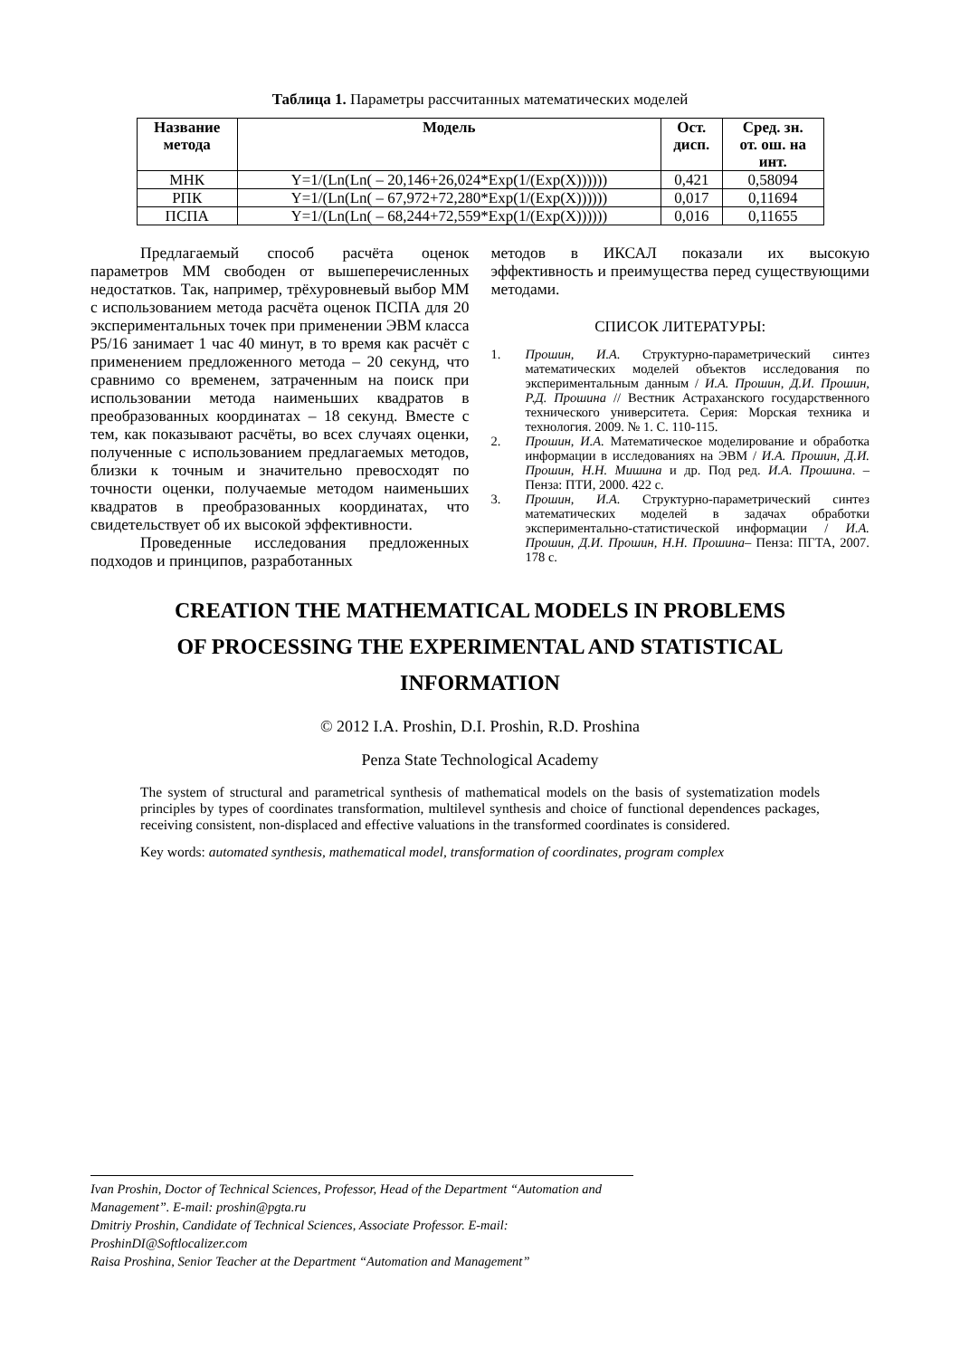Таблица 1. Параметры рассчитанных математических моделей
| Название метода | Модель | Ост. дисп. | Сред. зн. от. ош. на инт. |
| --- | --- | --- | --- |
| МНК | Y=1/(Ln(Ln( – 20,146+26,024*Exp(1/(Exp(X)))))) | 0,421 | 0,58094 |
| РПК | Y=1/(Ln(Ln( – 67,972+72,280*Exp(1/(Exp(X)))))) | 0,017 | 0,11694 |
| ПСПА | Y=1/(Ln(Ln( – 68,244+72,559*Exp(1/(Exp(X)))))) | 0,016 | 0,11655 |
Предлагаемый способ расчёта оценок параметров ММ свободен от вышеперечисленных недостатков. Так, например, трёхуровневый выбор ММ с использованием метода расчёта оценок ПСПА для 20 экспериментальных точек при применении ЭВМ класса P5/16 занимает 1 час 40 минут, в то время как расчёт с применением предложенного метода – 20 секунд, что сравнимо со временем, затраченным на поиск при использовании метода наименьших квадратов в преобразованных координатах – 18 секунд. Вместе с тем, как показывают расчёты, во всех случаях оценки, полученные с использованием предлагаемых методов, близки к точным и значительно превосходят по точности оценки, получаемые методом наименьших квадратов в преобразованных координатах, что свидетельствует об их высокой эффективности.
Проведенные исследования предложенных подходов и принципов, разработанных
методов в ИКСАЛ показали их высокую эффективность и преимущества перед существующими методами.
СПИСОК ЛИТЕРАТУРЫ:
1. Прошин, И.А. Структурно-параметрический синтез математических моделей объектов исследования по экспериментальным данным / И.А. Прошин, Д.И. Прошин, Р.Д. Прошина // Вестник Астраханского государственного технического университета. Серия: Морская техника и технология. 2009. № 1. С. 110-115.
2. Прошин, И.А. Математическое моделирование и обработка информации в исследованиях на ЭВМ / И.А. Прошин, Д.И. Прошин, Н.Н. Мишина и др. Под ред. И.А. Прошина. – Пенза: ПТИ, 2000. 422 с.
3. Прошин, И.А. Структурно-параметрический синтез математических моделей в задачах обработки экспериментально-статистической информации / И.А. Прошин, Д.И. Прошин, Н.Н. Прошина– Пенза: ПГТА, 2007. 178 с.
CREATION THE MATHEMATICAL MODELS IN PROBLEMS
OF PROCESSING THE EXPERIMENTAL AND STATISTICAL
INFORMATION
© 2012 I.A. Proshin, D.I. Proshin, R.D. Proshina
Penza State Technological Academy
The system of structural and parametrical synthesis of mathematical models on the basis of systematization models principles by types of coordinates transformation, multilevel synthesis and choice of functional dependences packages, receiving consistent, non-displaced and effective valuations in the transformed coordinates is considered.
Key words: automated synthesis, mathematical model, transformation of coordinates, program complex
Ivan Proshin, Doctor of Technical Sciences, Professor, Head of the Department “Automation and Management”. E-mail: proshin@pgta.ru
Dmitriy Proshin, Candidate of Technical Sciences, Associate Professor. E-mail: ProshinDI@Softlocalizer.com
Raisa Proshina, Senior Teacher at the Department “Automation and Management”